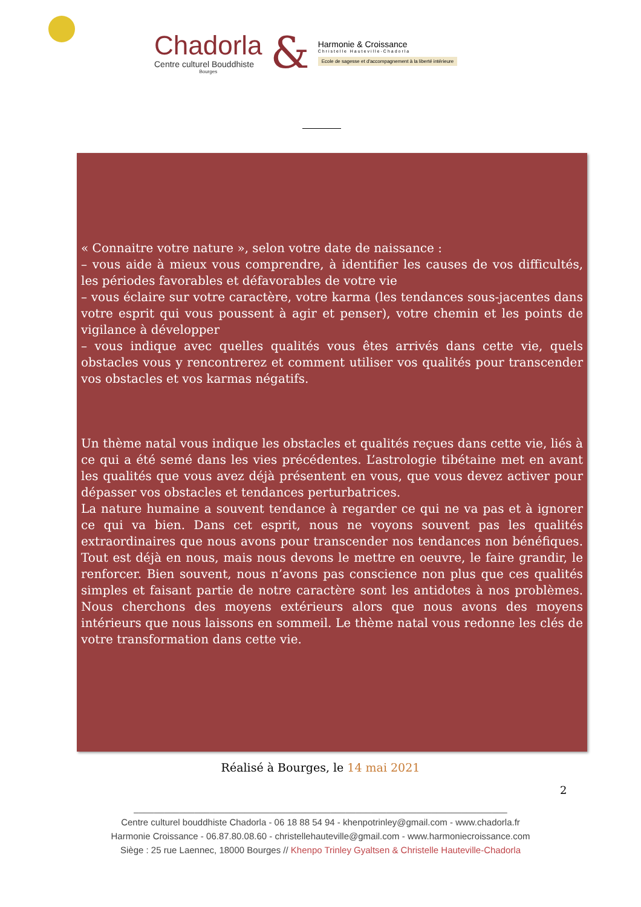Chadorla
Centre culturel Bouddhiste
Bourges
&
Harmonie & Croissance
Christelle Hauteville-Chadorla
Ecole de sagesse et d'accompagnement à la liberté intérieure
« Connaitre votre nature », selon votre date de naissance :
– vous aide à mieux vous comprendre, à identifier les causes de vos difficultés, les périodes favorables et défavorables de votre vie
– vous éclaire sur votre caractère, votre karma (les tendances sous-jacentes dans votre esprit qui vous poussent à agir et penser), votre chemin et les points de vigilance à développer
– vous indique avec quelles qualités vous êtes arrivés dans cette vie, quels obstacles vous y rencontrerez et comment utiliser vos qualités pour transcender vos obstacles et vos karmas négatifs.
Un thème natal vous indique les obstacles et qualités reçues dans cette vie, liés à ce qui a été semé dans les vies précédentes. L’astrologie tibétaine met en avant les qualités que vous avez déjà présentent en vous, que vous devez activer pour dépasser vos obstacles et tendances perturbatrices.
La nature humaine a souvent tendance à regarder ce qui ne va pas et à ignorer ce qui va bien. Dans cet esprit, nous ne voyons souvent pas les qualités extraordinaires que nous avons pour transcender nos tendances non bénéfiques. Tout est déjà en nous, mais nous devons le mettre en oeuvre, le faire grandir, le renforcer. Bien souvent, nous n’avons pas conscience non plus que ces qualités simples et faisant partie de notre caractère sont les antidotes à nos problèmes. Nous cherchons des moyens extérieurs alors que nous avons des moyens intérieurs que nous laissons en sommeil. Le thème natal vous redonne les clés de votre transformation dans cette vie.
Réalisé à Bourges, le 14 mai 2021
2
__________________________________________________________________________
Centre culturel bouddhiste Chadorla - 06 18 88 54 94 - khenpotrinley@gmail.com - www.chadorla.fr
Harmonie Croissance - 06.87.80.08.60 - christellehauteville@gmail.com - www.harmoniecroissance.com
Siège : 25 rue Laennec, 18000 Bourges // Khenpo Trinley Gyaltsen & Christelle Hauteville-Chadorla